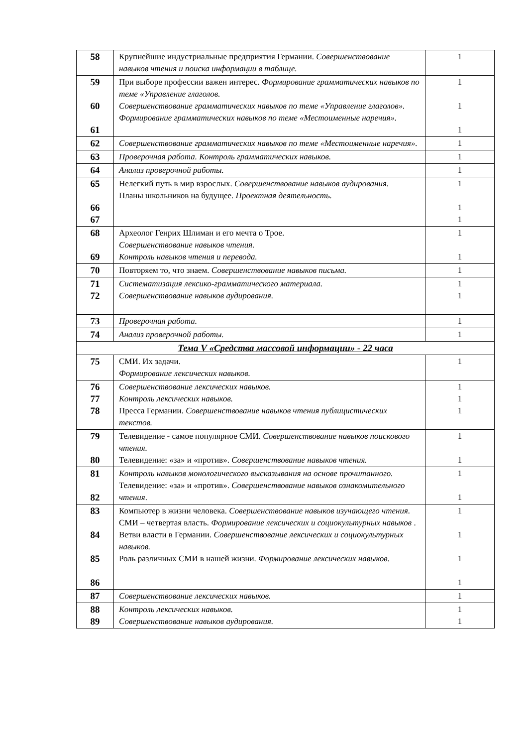| 58 | Крупнейшие индустриальные предприятия Германии. Совершенствование навыков чтения и поиска информации в таблице. | 1 |
| 59 60 61 | При выборе профессии важен интерес. Формирование грамматических навыков по теме «Управление глаголов. Совершенствование грамматических навыков по теме «Управление глаголов». Формирование грамматических навыков по теме «Местоименные наречия». | 1 1 1 |
| 62 | Совершенствование грамматических навыков по теме «Местоименные наречия». | 1 |
| 63 | Проверочная работа. Контроль грамматических навыков. | 1 |
| 64 | Анализ проверочной работы. | 1 |
| 65 66 67 | Нелегкий путь в мир взрослых. Совершенствование навыков аудирования. Планы школьников на будущее. Проектная деятельность. | 1 1 1 |
| 68 69 | Археолог Генрих Шлиман и его мечта о Трое. Совершенствование навыков чтения. Контроль навыков чтения и перевода. | 1 1 |
| 70 | Повторяем то, что знаем. Совершенствование навыков письма. | 1 |
| 71 72 | Систематизация лексико-грамматического материала. Совершенствование навыков аудирования. | 1 1 |
| 73 | Проверочная работа. | 1 |
| 74 | Анализ проверочной работы. | 1 |
| Тема V «Средства массовой информации» - 22 часа | | |
| 75 | СМИ. Их задачи. Формирование лексических навыков. | 1 |
| 76 77 78 | Совершенствование лексических навыков. Контроль лексических навыков. Пресса Германии. Совершенствование навыков чтения публицистических текстов. | 1 1 1 |
| 79 80 | Телевидение - самое популярное СМИ. Совершенствование навыков поискового чтения. Телевидение: «за» и «против». Совершенствование навыков чтения. | 1 1 |
| 81 82 | Контроль навыков монологического высказывания на основе прочитанного. Телевидение: «за» и «против». Совершенствование навыков ознакомительного чтения . | 1 1 |
| 83 84 85 86 | Компьютер в жизни человека. Совершенствование навыков изучающего чтения. СМИ – четвертая власть. Формирование лексических и социокультурных навыков . Ветви власти в Германии. Совершенствование лексических и социокультурных навыков. Роль различных СМИ в нашей жизни. Формирование лексических навыков. | 1 1 1 1 |
| 87 | Совершенствование лексических навыков. | 1 |
| 88 89 | Контроль лексических навыков. Совершенствование навыков аудирования. | 1 1 |